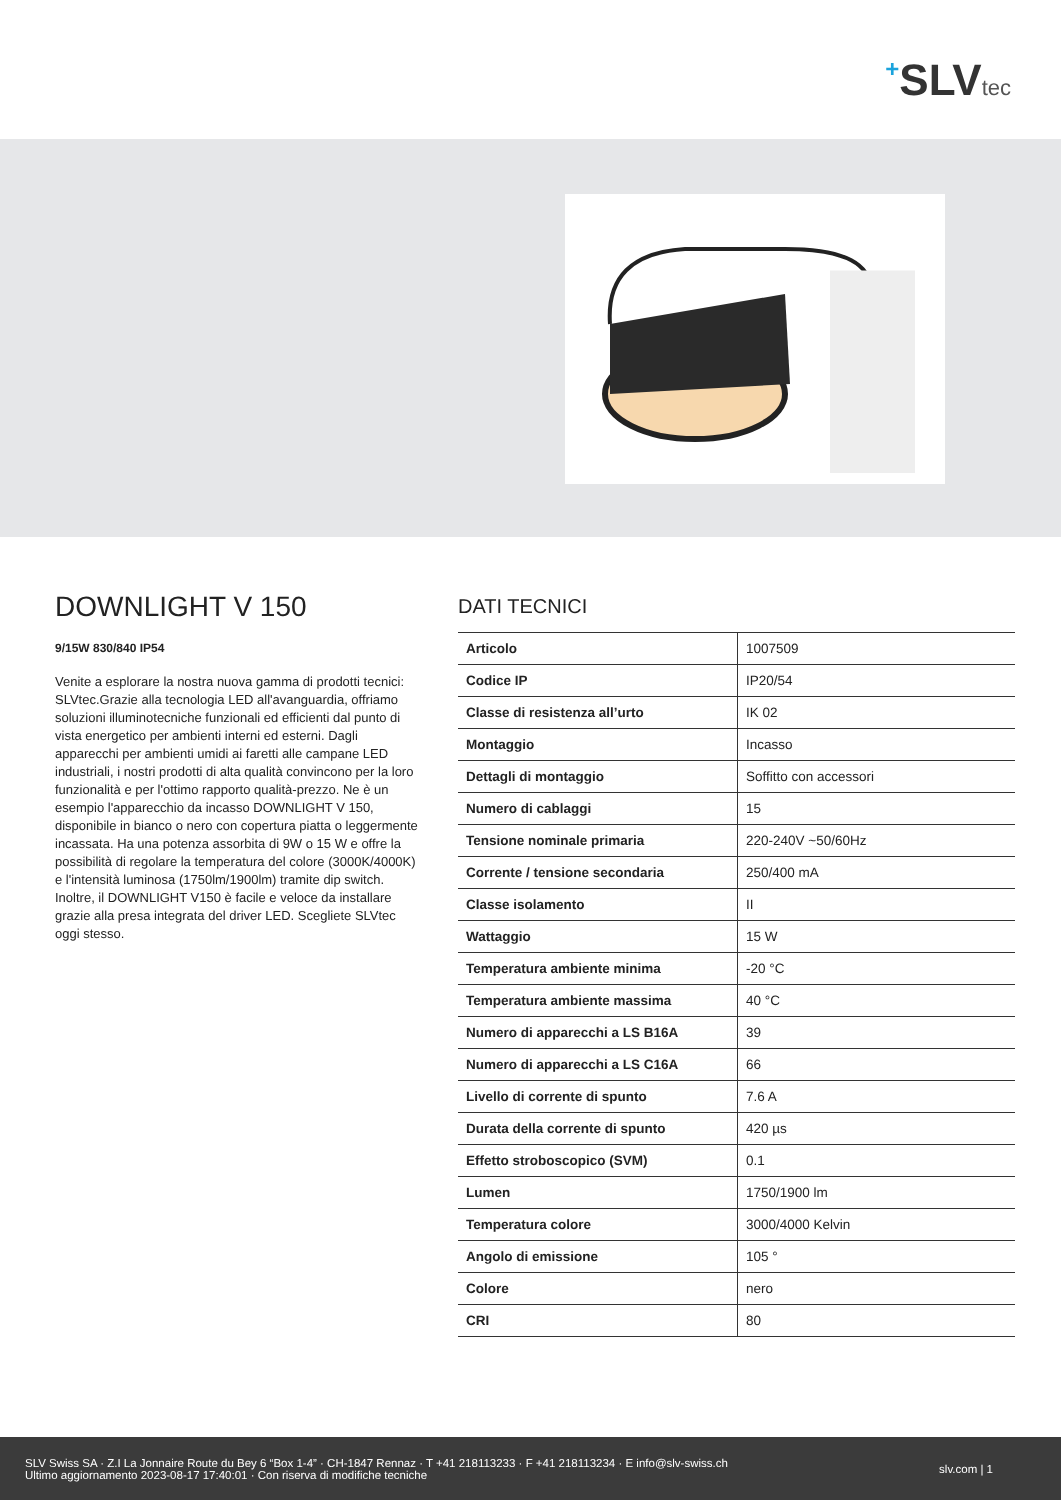+SLVtec
DOWNLIGHT V 150
9/15W 830/840 IP54
Venite a esplorare la nostra nuova gamma di prodotti tecnici: SLVtec.Grazie alla tecnologia LED all'avanguardia, offriamo soluzioni illuminotecniche funzionali ed efficienti dal punto di vista energetico per ambienti interni ed esterni. Dagli apparecchi per ambienti umidi ai faretti alle campane LED industriali, i nostri prodotti di alta qualità convincono per la loro funzionalità e per l'ottimo rapporto qualità-prezzo. Ne è un esempio l'apparecchio da incasso DOWNLIGHT V 150, disponibile in bianco o nero con copertura piatta o leggermente incassata. Ha una potenza assorbita di 9W o 15 W e offre la possibilità di regolare la temperatura del colore (3000K/4000K) e l'intensità luminosa (1750lm/1900lm) tramite dip switch. Inoltre, il DOWNLIGHT V150 è facile e veloce da installare grazie alla presa integrata del driver LED. Scegliete SLVtec oggi stesso.
DATI TECNICI
| Articolo | 1007509 |
| Codice IP | IP20/54 |
| Classe di resistenza all’urto | IK 02 |
| Montaggio | Incasso |
| Dettagli di montaggio | Soffitto con accessori |
| Numero di cablaggi | 15 |
| Tensione nominale primaria | 220-240V ~50/60Hz |
| Corrente / tensione secondaria | 250/400 mA |
| Classe isolamento | II |
| Wattaggio | 15 W |
| Temperatura ambiente minima | -20 °C |
| Temperatura ambiente massima | 40 °C |
| Numero di apparecchi a LS B16A | 39 |
| Numero di apparecchi a LS C16A | 66 |
| Livello di corrente di spunto | 7.6 A |
| Durata della corrente di spunto | 420 µs |
| Effetto stroboscopico (SVM) | 0.1 |
| Lumen | 1750/1900 lm |
| Temperatura colore | 3000/4000 Kelvin |
| Angolo di emissione | 105 ° |
| Colore | nero |
| CRI | 80 |
SLV Swiss SA · Z.I La Jonnaire Route du Bey 6 “Box 1-4” · CH-1847 Rennaz · T +41 218113233 · F +41 218113234 · E info@slv-swiss.ch
Ultimo aggiornamento 2023-08-17 17:40:01 · Con riserva di modifiche tecniche
slv.com | 1